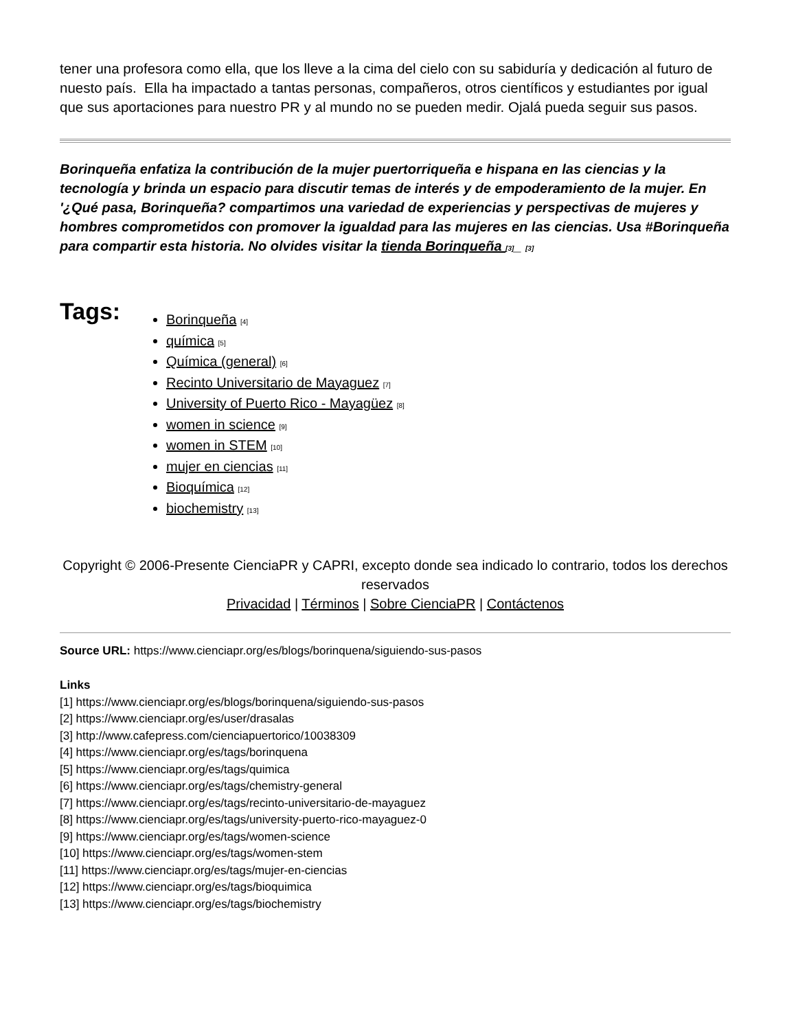tener una profesora como ella, que los lleve a la cima del cielo con su sabiduría y dedicación al futuro de nuesto país. Ella ha impactado a tantas personas, compañeros, otros científicos y estudiantes por igual que sus aportaciones para nuestro PR y al mundo no se pueden medir. Ojalá pueda seguir sus pasos.
Borinqueña enfatiza la contribución de la mujer puertorriqueña e hispana en las ciencias y la tecnología y brinda un espacio para discutir temas de interés y de empoderamiento de la mujer. En '¿Qué pasa, Borinqueña? compartimos una variedad de experiencias y perspectivas de mujeres y hombres comprometidos con promover la igualdad para las mujeres en las ciencias. Usa #Borinqueña para compartir esta historia. No olvides visitar la tienda Borinqueña [3]_ [3]
Tags:
Borinqueña [4]
química [5]
Química (general) [6]
Recinto Universitario de Mayaguez [7]
University of Puerto Rico - Mayagüez [8]
women in science [9]
women in STEM [10]
mujer en ciencias [11]
Bioquímica [12]
biochemistry [13]
Copyright © 2006-Presente CienciaPR y CAPRI, excepto donde sea indicado lo contrario, todos los derechos reservados
Privacidad | Términos | Sobre CienciaPR | Contáctenos
Source URL: https://www.cienciapr.org/es/blogs/borinquena/siguiendo-sus-pasos
Links
[1] https://www.cienciapr.org/es/blogs/borinquena/siguiendo-sus-pasos
[2] https://www.cienciapr.org/es/user/drasalas
[3] http://www.cafepress.com/cienciapuertorico/10038309
[4] https://www.cienciapr.org/es/tags/borinquena
[5] https://www.cienciapr.org/es/tags/quimica
[6] https://www.cienciapr.org/es/tags/chemistry-general
[7] https://www.cienciapr.org/es/tags/recinto-universitario-de-mayaguez
[8] https://www.cienciapr.org/es/tags/university-puerto-rico-mayaguez-0
[9] https://www.cienciapr.org/es/tags/women-science
[10] https://www.cienciapr.org/es/tags/women-stem
[11] https://www.cienciapr.org/es/tags/mujer-en-ciencias
[12] https://www.cienciapr.org/es/tags/bioquimica
[13] https://www.cienciapr.org/es/tags/biochemistry